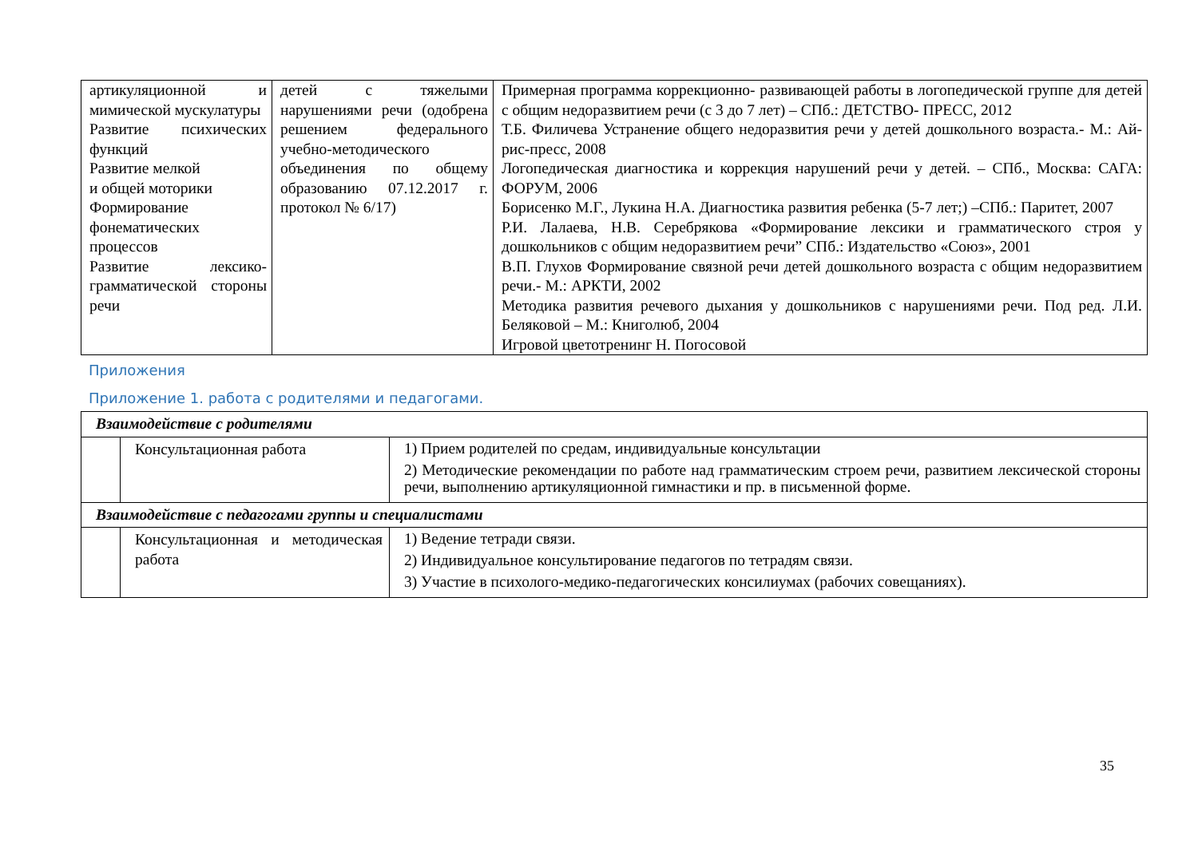| артикуляционной и мимической мускулатуры Развитие психических функций Развитие мелкой и общей моторики Формирование фонематических процессов Развитие лексико-грамматической стороны речи | детей с тяжелыми нарушениями речи (одобрена решением федерального учебно-методического объединения по общему образованию 07.12.2017 г. протокол № 6/17) | Примерная программа коррекционно- развивающей работы в логопедической группе для детей с общим недоразвитием речи (с 3 до 7 лет) – СПб.: ДЕТСТВО- ПРЕСС, 2012 Т.Б. Филичева Устранение общего недоразвития речи у детей дошкольного возраста.- М.: Ай- рис-пресс, 2008 Логопедическая диагностика и коррекция нарушений речи у детей. – СПб., Москва: САГА: ФОРУМ, 2006 Борисенко М.Г., Лукина Н.А. Диагностика развития ребенка (5-7 лет;) –СПб.: Паритет, 2007 Р.И. Лалаева, Н.В. Серебрякова «Формирование лексики и грамматического строя у дошкольников с общим недоразвитием речи” СПб.: Издательство «Союз», 2001 В.П. Глухов Формирование связной речи детей дошкольного возраста с общим недоразвитием речи.- М.: АРКТИ, 2002 Методика развития речевого дыхания у дошкольников с нарушениями речи. Под ред. Л.И. Беляковой – М.: Книголюб, 2004 Игровой цветотренинг Н. Погосовой |
Приложения
Приложение 1. работа с родителями и педагогами.
| Взаимодействие с родителями | | |
| | Консультационная работа | 1) Прием родителей по средам, индивидуальные консультации 2) Методические рекомендации по работе над грамматическим строем речи, развитием лексической стороны речи, выполнению артикуляционной гимнастики и пр. в письменной форме. |
| Взаимодействие с педагогами группы и специалистами | | |
| | Консультационная и методическая работа | 1) Ведение тетради связи. 2) Индивидуальное консультирование педагогов по тетрадям связи. 3) Участие в психолого-медико-педагогических консилиумах (рабочих совещаниях). |
35